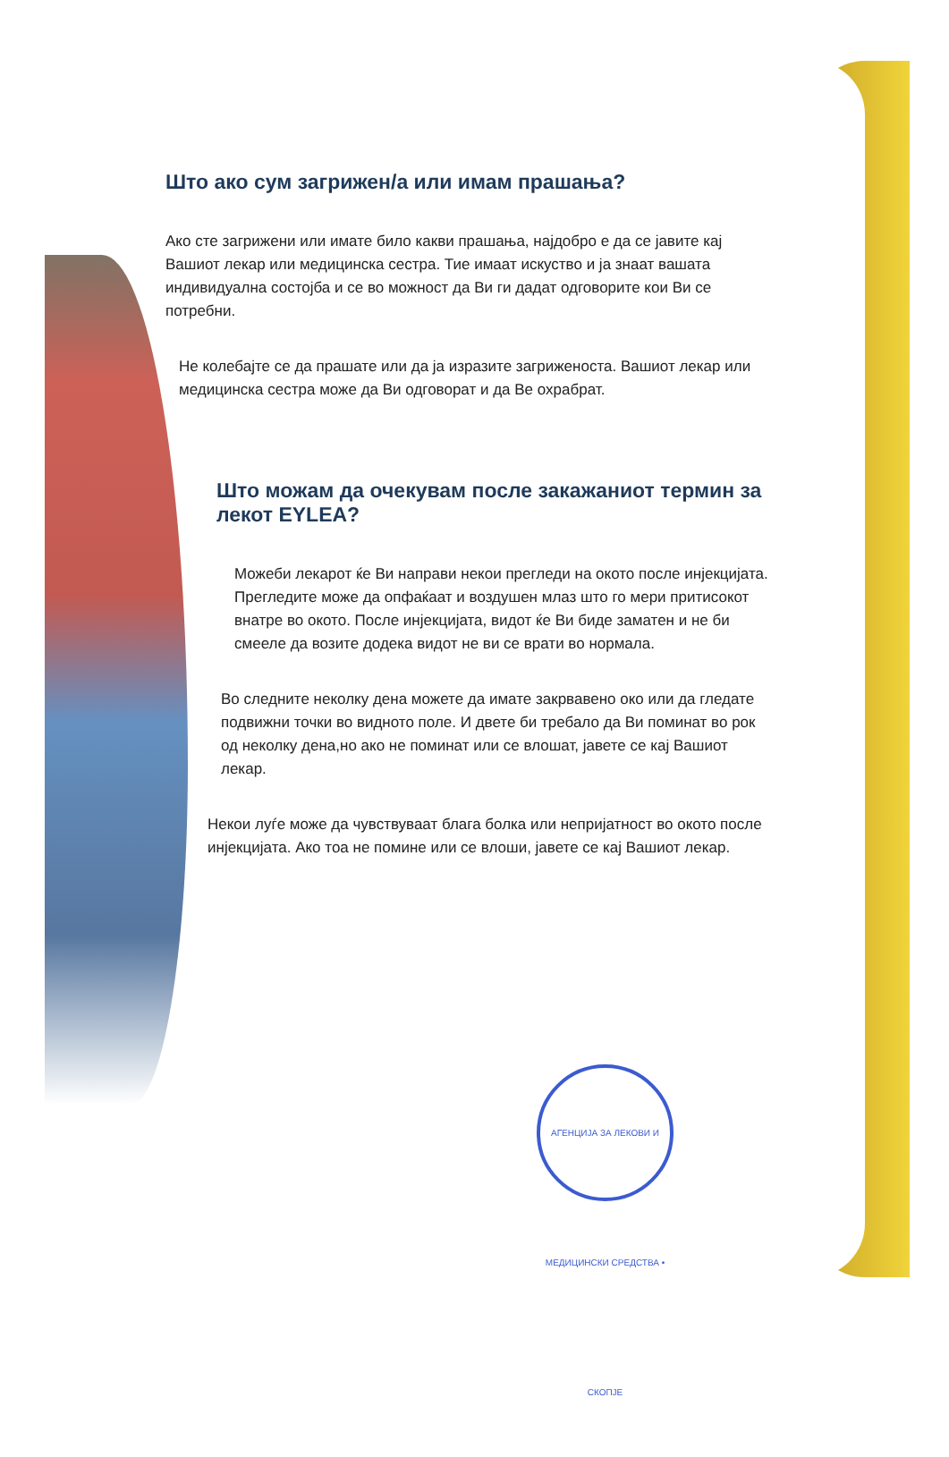Што ако сум загрижен/а или имам прашања?
Ако сте загрижени или имате било какви прашања, најдобро е да се јавите кај Вашиот лекар или медицинска сестра. Тие имаат искуство и ја знаат вашата индивидуална состојба и се во можност да Ви ги дадат одговорите кои Ви се потребни.
Не колебајте се да прашате или да ја изразите загриженоста. Вашиот лекар или медицинска сестра може да Ви одговорат и да Ве охрабрат.
Што можам да очекувам после закажаниот термин за лекот EYLEA?
Можеби лекарот ќе Ви направи некои прегледи на окото после инјекцијата. Прегледите може да опфаќаат и воздушен млаз што го мери притисокот внатре во окото. После инјекцијата, видот ќе Ви биде заматен и не би смееле да возите додека видот не ви се врати во нормала.
Во следните неколку дена можете да имате закрвавено око или да гледате подвижни точки во видното поле. И двете би требало да Ви поминат во рок од неколку дена,но ако не поминат или се влошат, јавете се кај Вашиот лекар.
Некои луѓе може да чувствуваат блага болка или непријатност во окото после инјекцијата. Ако тоа не помине или се влоши, јавете се кај Вашиот лекар.
АГЕНЦИЈА ЗА ЛЕКОВИ И МЕДИЦИНСКИ СРЕДСТВА • СКОПЈЕ